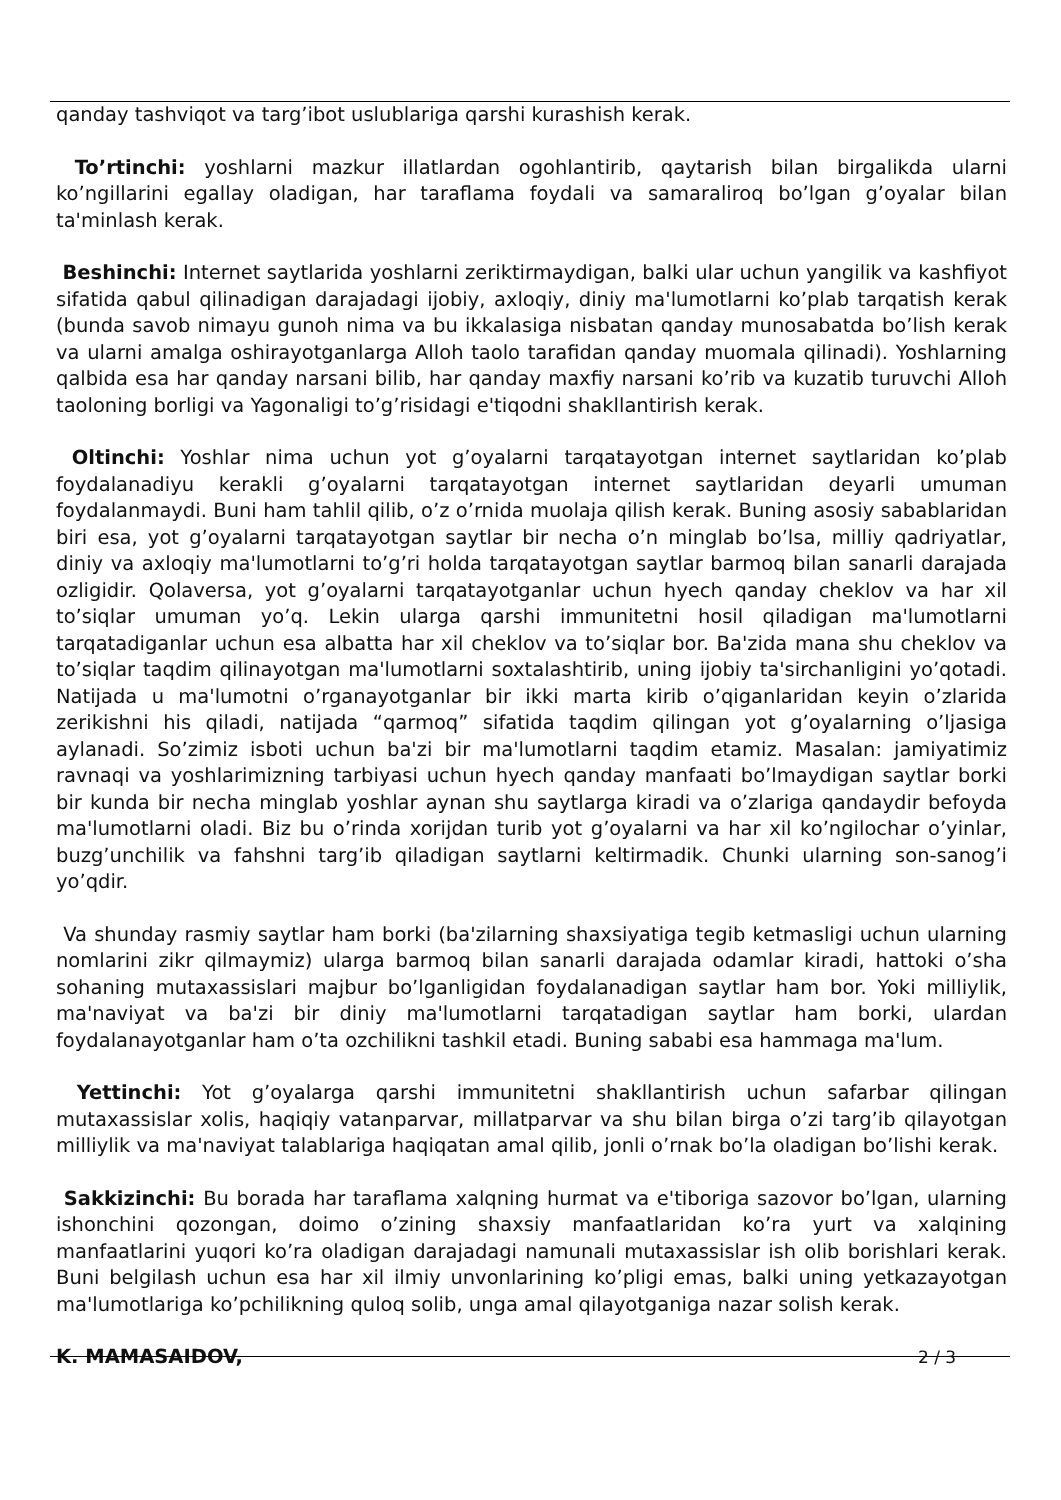qanday tashviqot va targ’ibot uslublariga qarshi kurashish kerak.
To’rtinchi: yoshlarni mazkur illatlardan ogohlantirib, qaytarish bilan birgalikda ularni ko’ngillarini egallay oladigan, har taraflama foydali va samaraliroq bo’lgan g’oyalar bilan ta'minlash kerak.
Beshinchi: Internet saytlarida yoshlarni zeriktirmaydigan, balki ular uchun yangilik va kashfiyot sifatida qabul qilinadigan darajadagi ijobiy, axloqiy, diniy ma'lumotlarni ko’plab tarqatish kerak (bunda savob nimayu gunoh nima va bu ikkalasiga nisbatan qanday munosabatda bo’lish kerak va ularni amalga oshirayotganlarga Alloh taolo tarafidan qanday muomala qilinadi). Yoshlarning qalbida esa har qanday narsani bilib, har qanday maxfiy narsani ko’rib va kuzatib turuvchi Alloh taoloning borligi va Yagonaligi to’g’risidagi e'tiqodni shakllantirish kerak.
Oltinchi: Yoshlar nima uchun yot g’oyalarni tarqatayotgan internet saytlaridan ko’plab foydalanadiyu kerakli g’oyalarni tarqatayotgan internet saytlaridan deyarli umuman foydalanmaydi. Buni ham tahlil qilib, o’z o’rnida muolaja qilish kerak. Buning asosiy sabablaridan biri esa, yot g’oyalarni tarqatayotgan saytlar bir necha o’n minglab bo’lsa, milliy qadriyatlar, diniy va axloqiy ma'lumotlarni to’g’ri holda tarqatayotgan saytlar barmoq bilan sanarli darajada ozligidir. Qolaversa, yot g’oyalarni tarqatayotganlar uchun hyech qanday cheklov va har xil to’siqlar umuman yo’q. Lekin ularga qarshi immunitetni hosil qiladigan ma'lumotlarni tarqatadiganlar uchun esa albatta har xil cheklov va to’siqlar bor. Ba'zida mana shu cheklov va to’siqlar taqdim qilinayotgan ma'lumotlarni soxtalashtirib, uning ijobiy ta'sirchanligini yo’qotadi. Natijada u ma'lumotni o’rganayotganlar bir ikki marta kirib o’qiganlaridan keyin o’zlarida zerikishni his qiladi, natijada “qarmoq” sifatida taqdim qilingan yot g’oyalarning o’ljasiga aylanadi. So’zimiz isboti uchun ba'zi bir ma'lumotlarni taqdim etamiz. Masalan: jamiyatimiz ravnaqi va yoshlarimizning tarbiyasi uchun hyech qanday manfaati bo’lmaydigan saytlar borki bir kunda bir necha minglab yoshlar aynan shu saytlarga kiradi va o’zlariga qandaydir befoyda ma'lumotlarni oladi. Biz bu o’rinda xorijdan turib yot g’oyalarni va har xil ko’ngilochar o’yinlar, buzg’unchilik va fahshni targ’ib qiladigan saytlarni keltirmadik. Chunki ularning son-sanog’i yo’qdir.
Va shunday rasmiy saytlar ham borki (ba'zilarning shaxsiyatiga tegib ketmasligi uchun ularning nomlarini zikr qilmaymiz) ularga barmoq bilan sanarli darajada odamlar kiradi, hattoki o’sha sohaning mutaxassislari majbur bo’lganligidan foydalanadigan saytlar ham bor. Yoki milliylik, ma'naviyat va ba'zi bir diniy ma'lumotlarni tarqatadigan saytlar ham borki, ulardan foydalanayotganlar ham o’ta ozchilikni tashkil etadi. Buning sababi esa hammaga ma'lum.
Yettinchi: Yot g’oyalarga qarshi immunitetni shakllantirish uchun safarbar qilingan mutaxassislar xolis, haqiqiy vatanparvar, millatparvar va shu bilan birga o’zi targ’ib qilayotgan milliylik va ma'naviyat talablariga haqiqatan amal qilib, jonli o’rnak bo’la oladigan bo’lishi kerak.
Sakkizinchi: Bu borada har taraflama xalqning hurmat va e'tiboriga sazovor bo’lgan, ularning ishonchini qozongan, doimo o’zining shaxsiy manfaatlaridan ko’ra yurt va xalqining manfaatlarini yuqori ko’ra oladigan darajadagi namunali mutaxassislar ish olib borishlari kerak. Buni belgilash uchun esa har xil ilmiy unvonlarining ko’pligi emas, balki uning yetkazayotgan ma'lumotlariga ko’pchilikning quloq solib, unga amal qilayotganiga nazar solish kerak.
K. MAMASAIDOV,
2 / 3